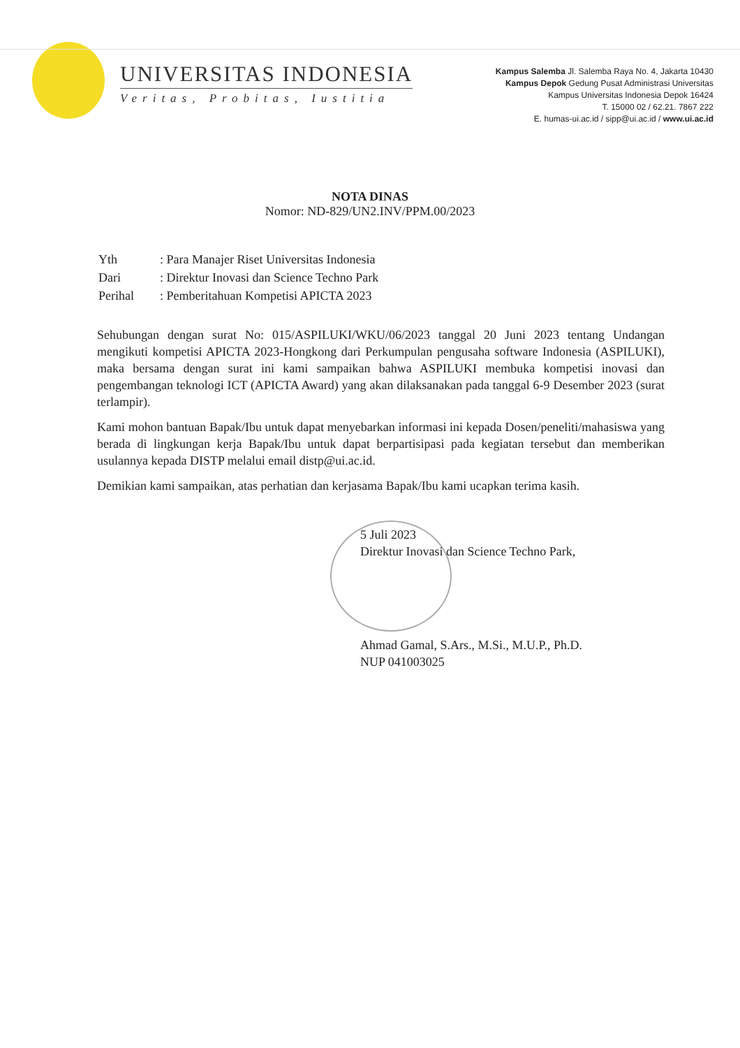UNIVERSITAS INDONESIA
Veritas, Probitas, Iustitia
Kampus Salemba Jl. Salemba Raya No. 4, Jakarta 10430
Kampus Depok Gedung Pusat Administrasi Universitas
Kampus Universitas Indonesia Depok 16424
T. 15000 02 / 62.21. 7867 222
E. humas-ui.ac.id / sipp@ui.ac.id / www.ui.ac.id
NOTA DINAS
Nomor: ND-829/UN2.INV/PPM.00/2023
| Yth | : Para Manajer Riset Universitas Indonesia |
| Dari | : Direktur Inovasi dan Science Techno Park |
| Perihal | : Pemberitahuan Kompetisi APICTA 2023 |
Sehubungan dengan surat No: 015/ASPILUKI/WKU/06/2023 tanggal 20 Juni 2023 tentang Undangan mengikuti kompetisi APICTA 2023-Hongkong dari Perkumpulan pengusaha software Indonesia (ASPILUKI), maka bersama dengan surat ini kami sampaikan bahwa ASPILUKI membuka kompetisi inovasi dan pengembangan teknologi ICT (APICTA Award) yang akan dilaksanakan pada tanggal 6-9 Desember 2023 (surat terlampir).
Kami mohon bantuan Bapak/Ibu untuk dapat menyebarkan informasi ini kepada Dosen/peneliti/mahasiswa yang berada di lingkungan kerja Bapak/Ibu untuk dapat berpartisipasi pada kegiatan tersebut dan memberikan usulannya kepada DISTP melalui email distp@ui.ac.id.
Demikian kami sampaikan, atas perhatian dan kerjasama Bapak/Ibu kami ucapkan terima kasih.
5 Juli 2023
Direktur Inovasi dan Science Techno Park,
Ahmad Gamal, S.Ars., M.Si., M.U.P., Ph.D.
NUP 041003025